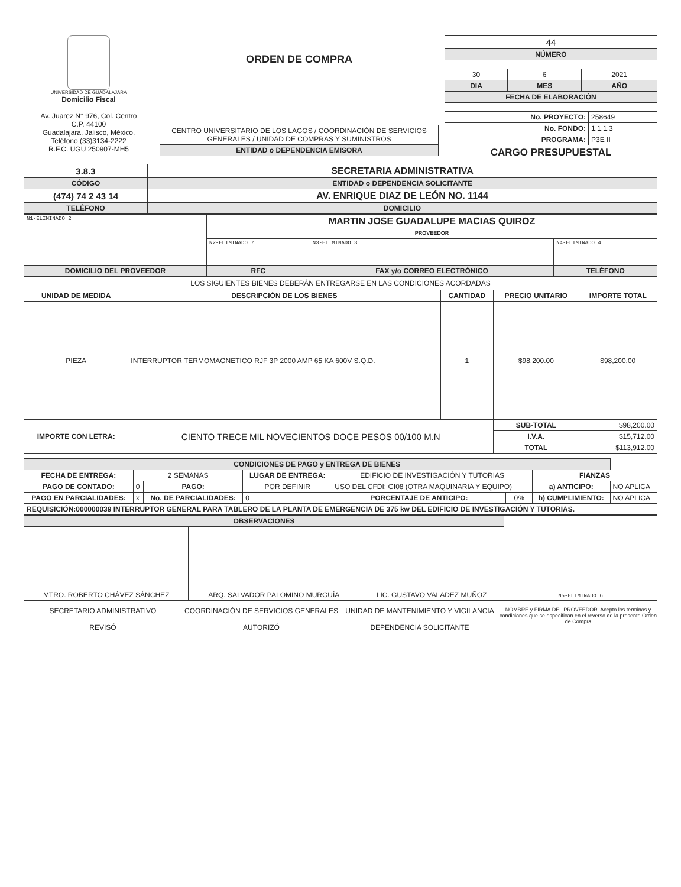UNIVERSIDAD DE GUADALAJARA
Domicilio Fiscal
Av. Juarez N° 976, Col. Centro
C.P. 44100
Guadalajara, Jalisco, México.
Teléfono (33)3134-2222
R.F.C. UGU 250907-MH5
ORDEN DE COMPRA
| CENTRO UNIVERSITARIO DE LOS LAGOS / COORDINACIÓN DE SERVICIOS GENERALES / UNIDAD DE COMPRAS Y SUMINISTROS |
| ENTIDAD o DEPENDENCIA EMISORA |
| 44 |
| NÚMERO |
| 30 | 6 | 2021 |
| DIA | MES | AÑO |
| FECHA DE ELABORACIÓN | | |
| No. PROYECTO: | 258649 |
| No. FONDO: | 1.1.1.3 |
| PROGRAMA: | P3E II |
| CARGO PRESUPUESTAL | |
| 3.8.3 | SECRETARIA ADMINISTRATIVA |
| CÓDIGO | ENTIDAD o DEPENDENCIA SOLICITANTE |
| (474) 74 2 43 14 | AV. ENRIQUE DIAZ DE LEÓN NO. 1144 |
| TELÉFONO | DOMICILIO |
| N1-ELIMINADO 2 | MARTIN JOSE GUADALUPE MACIAS QUIROZ PROVEEDOR | | |
| | N2-ELIMINADO 7 | N3-ELIMINADO 3 | N4-ELIMINADO 4 |
| DOMICILIO DEL PROVEEDOR | RFC | FAX y/o CORREO ELECTRÓNICO | TELÉFONO |
LOS SIGUIENTES BIENES DEBERÁN ENTREGARSE EN LAS CONDICIONES ACORDADAS
| UNIDAD DE MEDIDA | DESCRIPCIÓN DE LOS BIENES | CANTIDAD | PRECIO UNITARIO | IMPORTE TOTAL |
| --- | --- | --- | --- | --- |
| PIEZA | INTERRUPTOR TERMOMAGNETICO RJF 3P 2000 AMP 65 KA 600V S.Q.D. | 1 | $98,200.00 | $98,200.00 |
| IMPORTE CON LETRA: | CIENTO TRECE MIL NOVECIENTOS DOCE PESOS 00/100 M.N | | SUB-TOTAL | $98,200.00 |
| | | | I.V.A. | $15,712.00 |
| | | | TOTAL | $113,912.00 |
| CONDICIONES DE PAGO y ENTREGA DE BIENES | | | | | | | |
| FECHA DE ENTREGA: | 2 SEMANAS | | LUGAR DE ENTREGA: | EDIFICIO DE INVESTIGACIÓN Y TUTORIAS | | FIANZAS | |
| PAGO DE CONTADO: | 0 | PAGO: | POR DEFINIR | USO DEL CFDI: GI08 (OTRA MAQUINARIA Y EQUIPO) | | a) ANTICIPO: | NO APLICA |
| PAGO EN PARCIALIDADES: | x | No. DE PARCIALIDADES: | 0 | PORCENTAJE DE ANTICIPO: | 0% | b) CUMPLIMIENTO: | NO APLICA |
| REQUISICIÓN:000000039 INTERRUPTOR GENERAL PARA TABLERO DE LA PLANTA DE EMERGENCIA DE 375 kw DEL EDIFICIO DE INVESTIGACIÓN Y TUTORIAS. | | | | | | | |
| OBSERVACIONES | | | N5-ELIMINADO 6 |
| MTRO. ROBERTO CHÁVEZ SÁNCHEZ | ARQ. SALVADOR PALOMINO MURGUÍA | LIC. GUSTAVO VALADEZ MUÑOZ | |
SECRETARIO ADMINISTRATIVO
REVISÓ
COORDINACIÓN DE SERVICIOS GENERALES
AUTORIZÓ
UNIDAD DE MANTENIMIENTO Y VIGILANCIA
DEPENDENCIA SOLICITANTE
NOMBRE y FIRMA DEL PROVEEDOR. Acepto los términos y condiciones que se especifican en el reverso de la presente Orden de Compra